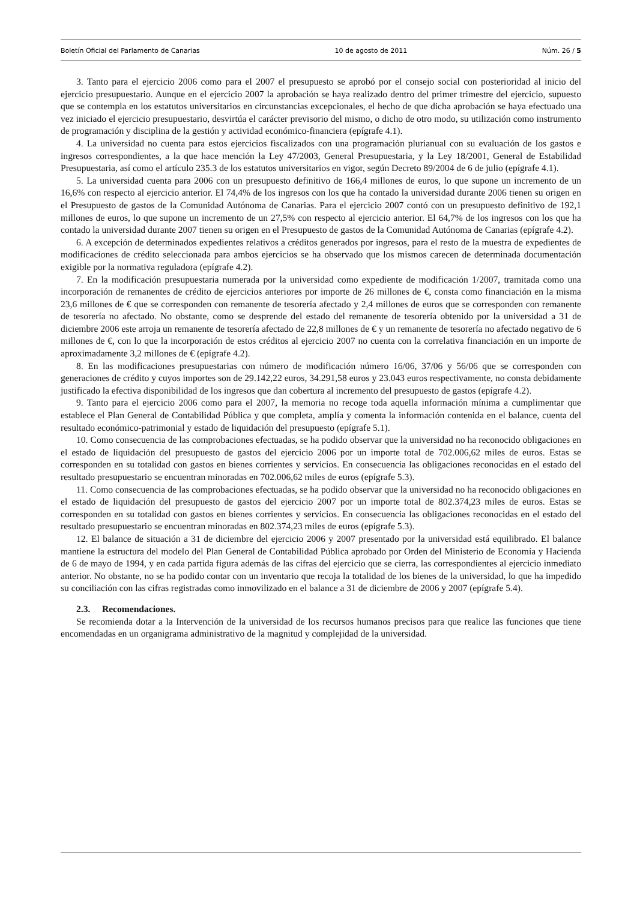Boletín Oficial del Parlamento de Canarias 10 de agosto de 2011 Núm. 26 / 5
3. Tanto para el ejercicio 2006 como para el 2007 el presupuesto se aprobó por el consejo social con posterioridad al inicio del ejercicio presupuestario. Aunque en el ejercicio 2007 la aprobación se haya realizado dentro del primer trimestre del ejercicio, supuesto que se contempla en los estatutos universitarios en circunstancias excepcionales, el hecho de que dicha aprobación se haya efectuado una vez iniciado el ejercicio presupuestario, desvirtúa el carácter previsorio del mismo, o dicho de otro modo, su utilización como instrumento de programación y disciplina de la gestión y actividad económico-financiera (epígrafe 4.1).
4. La universidad no cuenta para estos ejercicios fiscalizados con una programación plurianual con su evaluación de los gastos e ingresos correspondientes, a la que hace mención la Ley 47/2003, General Presupuestaria, y la Ley 18/2001, General de Estabilidad Presupuestaria, así como el artículo 235.3 de los estatutos universitarios en vigor, según Decreto 89/2004 de 6 de julio (epígrafe 4.1).
5. La universidad cuenta para 2006 con un presupuesto definitivo de 166,4 millones de euros, lo que supone un incremento de un 16,6% con respecto al ejercicio anterior. El 74,4% de los ingresos con los que ha contado la universidad durante 2006 tienen su origen en el Presupuesto de gastos de la Comunidad Autónoma de Canarias. Para el ejercicio 2007 contó con un presupuesto definitivo de 192,1 millones de euros, lo que supone un incremento de un 27,5% con respecto al ejercicio anterior. El 64,7% de los ingresos con los que ha contado la universidad durante 2007 tienen su origen en el Presupuesto de gastos de la Comunidad Autónoma de Canarias (epígrafe 4.2).
6. A excepción de determinados expedientes relativos a créditos generados por ingresos, para el resto de la muestra de expedientes de modificaciones de crédito seleccionada para ambos ejercicios se ha observado que los mismos carecen de determinada documentación exigible por la normativa reguladora (epígrafe 4.2).
7. En la modificación presupuestaria numerada por la universidad como expediente de modificación 1/2007, tramitada como una incorporación de remanentes de crédito de ejercicios anteriores por importe de 26 millones de €, consta como financiación en la misma 23,6 millones de € que se corresponden con remanente de tesorería afectado y 2,4 millones de euros que se corresponden con remanente de tesorería no afectado. No obstante, como se desprende del estado del remanente de tesorería obtenido por la universidad a 31 de diciembre 2006 este arroja un remanente de tesorería afectado de 22,8 millones de € y un remanente de tesorería no afectado negativo de 6 millones de €, con lo que la incorporación de estos créditos al ejercicio 2007 no cuenta con la correlativa financiación en un importe de aproximadamente 3,2 millones de € (epígrafe 4.2).
8. En las modificaciones presupuestarias con número de modificación número 16/06, 37/06 y 56/06 que se corresponden con generaciones de crédito y cuyos importes son de 29.142,22 euros, 34.291,58 euros y 23.043 euros respectivamente, no consta debidamente justificado la efectiva disponibilidad de los ingresos que dan cobertura al incremento del presupuesto de gastos (epígrafe 4.2).
9. Tanto para el ejercicio 2006 como para el 2007, la memoria no recoge toda aquella información mínima a cumplimentar que establece el Plan General de Contabilidad Pública y que completa, amplía y comenta la información contenida en el balance, cuenta del resultado económico-patrimonial y estado de liquidación del presupuesto (epígrafe 5.1).
10. Como consecuencia de las comprobaciones efectuadas, se ha podido observar que la universidad no ha reconocido obligaciones en el estado de liquidación del presupuesto de gastos del ejercicio 2006 por un importe total de 702.006,62 miles de euros. Estas se corresponden en su totalidad con gastos en bienes corrientes y servicios. En consecuencia las obligaciones reconocidas en el estado del resultado presupuestario se encuentran minoradas en 702.006,62 miles de euros (epígrafe 5.3).
11. Como consecuencia de las comprobaciones efectuadas, se ha podido observar que la universidad no ha reconocido obligaciones en el estado de liquidación del presupuesto de gastos del ejercicio 2007 por un importe total de 802.374,23 miles de euros. Estas se corresponden en su totalidad con gastos en bienes corrientes y servicios. En consecuencia las obligaciones reconocidas en el estado del resultado presupuestario se encuentran minoradas en 802.374,23 miles de euros (epígrafe 5.3).
12. El balance de situación a 31 de diciembre del ejercicio 2006 y 2007 presentado por la universidad está equilibrado. El balance mantiene la estructura del modelo del Plan General de Contabilidad Pública aprobado por Orden del Ministerio de Economía y Hacienda de 6 de mayo de 1994, y en cada partida figura además de las cifras del ejercicio que se cierra, las correspondientes al ejercicio inmediato anterior. No obstante, no se ha podido contar con un inventario que recoja la totalidad de los bienes de la universidad, lo que ha impedido su conciliación con las cifras registradas como inmovilizado en el balance a 31 de diciembre de 2006 y 2007 (epígrafe 5.4).
2.3. Recomendaciones.
Se recomienda dotar a la Intervención de la universidad de los recursos humanos precisos para que realice las funciones que tiene encomendadas en un organigrama administrativo de la magnitud y complejidad de la universidad.